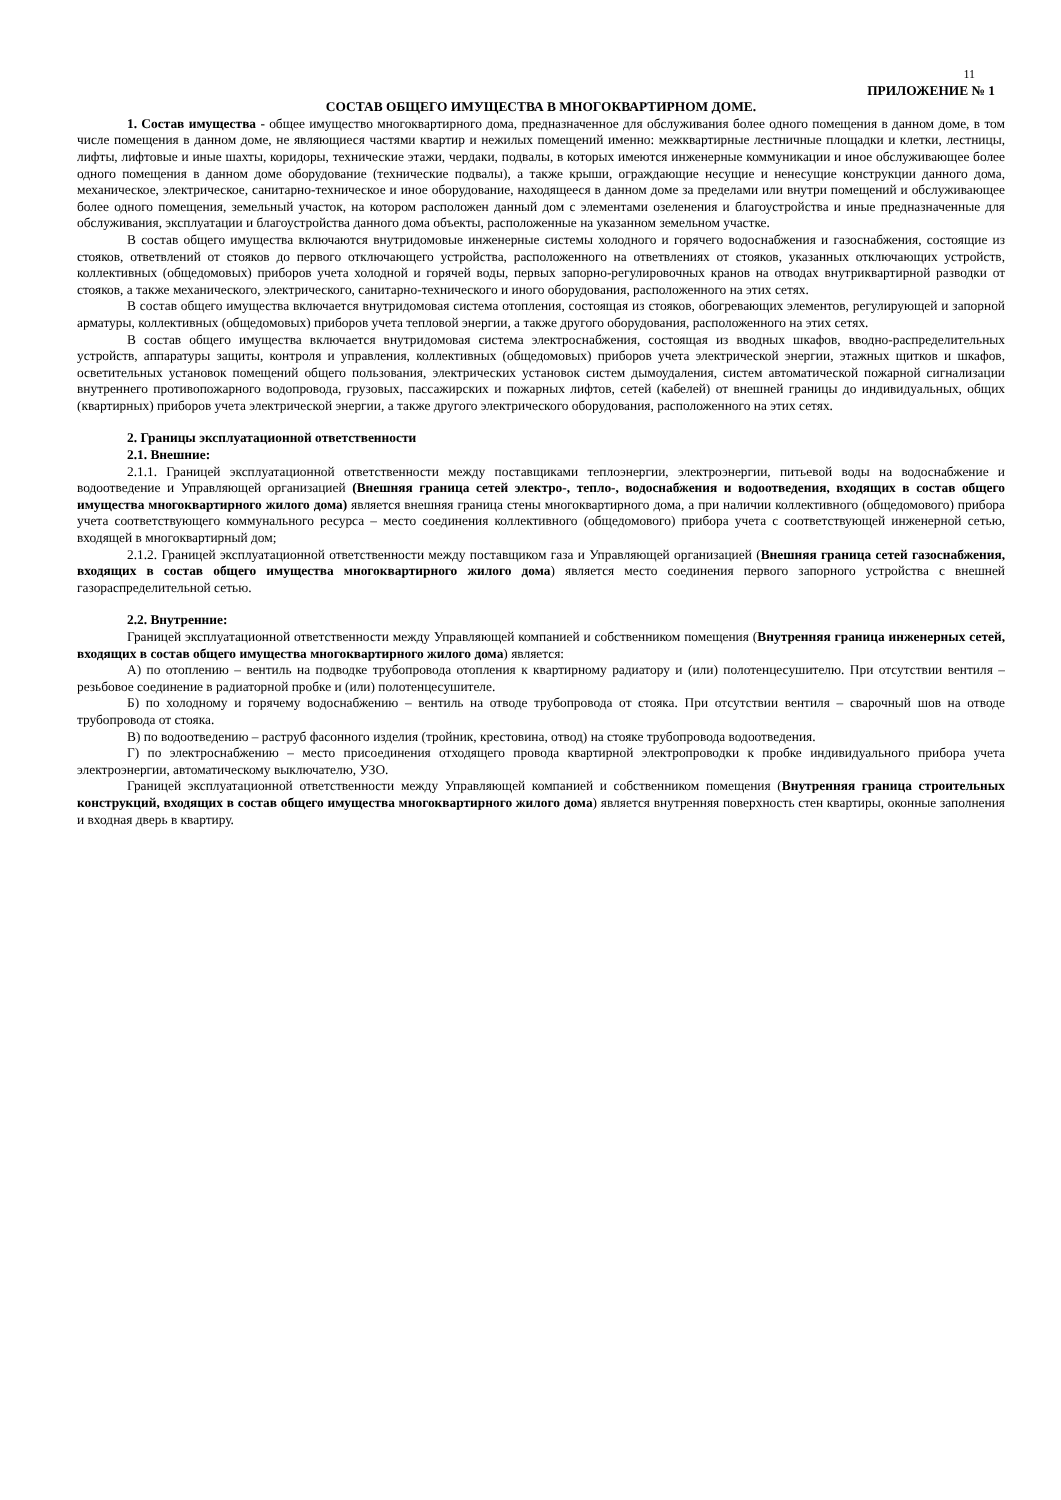11
ПРИЛОЖЕНИЕ № 1
СОСТАВ ОБЩЕГО ИМУЩЕСТВА В МНОГОКВАРТИРНОМ ДОМЕ.
1. Состав имущества - общее имущество многоквартирного дома, предназначенное для обслуживания более одного помещения в данном доме, в том числе помещения в данном доме, не являющиеся частями квартир и нежилых помещений именно: межквартирные лестничные площадки и клетки, лестницы, лифты, лифтовые и иные шахты, коридоры, технические этажи, чердаки, подвалы, в которых имеются инженерные коммуникации и иное обслуживающее более одного помещения в данном доме оборудование (технические подвалы), а также крыши, ограждающие несущие и ненесущие конструкции данного дома, механическое, электрическое, санитарно-техническое и иное оборудование, находящееся в данном доме за пределами или внутри помещений и обслуживающее более одного помещения, земельный участок, на котором расположен данный дом с элементами озеленения и благоустройства и иные предназначенные для обслуживания, эксплуатации и благоустройства данного дома объекты, расположенные на указанном земельном участке.
В состав общего имущества включаются внутридомовые инженерные системы холодного и горячего водоснабжения и газоснабжения, состоящие из стояков, ответвлений от стояков до первого отключающего устройства, расположенного на ответвлениях от стояков, указанных отключающих устройств, коллективных (общедомовых) приборов учета холодной и горячей воды, первых запорно-регулировочных кранов на отводах внутриквартирной разводки от стояков, а также механического, электрического, санитарно-технического и иного оборудования, расположенного на этих сетях.
В состав общего имущества включается внутридомовая система отопления, состоящая из стояков, обогревающих элементов, регулирующей и запорной арматуры, коллективных (общедомовых) приборов учета тепловой энергии, а также другого оборудования, расположенного на этих сетях.
В состав общего имущества включается внутридомовая система электроснабжения, состоящая из вводных шкафов, вводно-распределительных устройств, аппаратуры защиты, контроля и управления, коллективных (общедомовых) приборов учета электрической энергии, этажных щитков и шкафов, осветительных установок помещений общего пользования, электрических установок систем дымоудаления, систем автоматической пожарной сигнализации внутреннего противопожарного водопровода, грузовых, пассажирских и пожарных лифтов, сетей (кабелей) от внешней границы до индивидуальных, общих (квартирных) приборов учета электрической энергии, а также другого электрического оборудования, расположенного на этих сетях.
2. Границы эксплуатационной ответственности
2.1. Внешние:
2.1.1. Границей эксплуатационной ответственности между поставщиками теплоэнергии, электроэнергии, питьевой воды на водоснабжение и водоотведение и Управляющей организацией (Внешняя граница сетей электро-, тепло-, водоснабжения и водоотведения, входящих в состав общего имущества многоквартирного жилого дома) является внешняя граница стены многоквартирного дома, а при наличии коллективного (общедомового) прибора учета соответствующего коммунального ресурса – место соединения коллективного (общедомового) прибора учета с соответствующей инженерной сетью, входящей в многоквартирный дом;
2.1.2. Границей эксплуатационной ответственности между поставщиком газа и Управляющей организацией (Внешняя граница сетей газоснабжения, входящих в состав общего имущества многоквартирного жилого дома) является место соединения первого запорного устройства с внешней газораспределительной сетью.
2.2. Внутренние:
Границей эксплуатационной ответственности между Управляющей компанией и собственником помещения (Внутренняя граница инженерных сетей, входящих в состав общего имущества многоквартирного жилого дома) является:
А) по отоплению – вентиль на подводке трубопровода отопления к квартирному радиатору и (или) полотенцесушителю. При отсутствии вентиля – резьбовое соединение в радиаторной пробке и (или) полотенцесушителе.
Б) по холодному и горячему водоснабжению – вентиль на отводе трубопровода от стояка. При отсутствии вентиля – сварочный шов на отводе трубопровода от стояка.
В) по водоотведению – раструб фасонного изделия (тройник, крестовина, отвод) на стояке трубопровода водоотведения.
Г) по электроснабжению – место присоединения отходящего провода квартирной электропроводки к пробке индивидуального прибора учета электроэнергии, автоматическому выключателю, УЗО.
Границей эксплуатационной ответственности между Управляющей компанией и собственником помещения (Внутренняя граница строительных конструкций, входящих в состав общего имущества многоквартирного жилого дома) является внутренняя поверхность стен квартиры, оконные заполнения и входная дверь в квартиру.